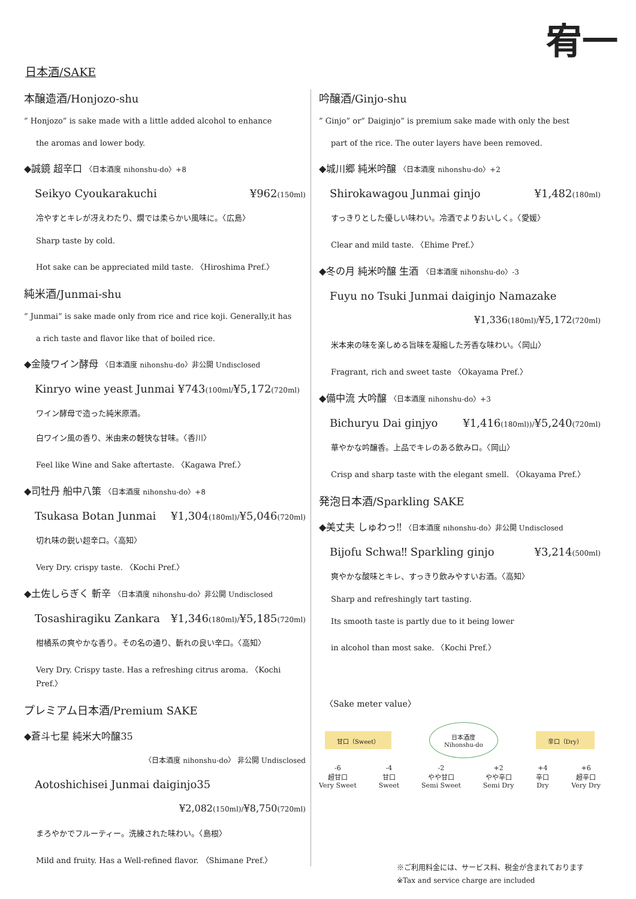宥一
日本酒/SAKE
本醸造酒/Honjozo-shu
” Honjozo” is sake made with a little added alcohol to enhance
the aromas and lower body.
◆誠鏡 超辛口 〈日本酒度 nihonshu-do〉+8
Seikyo Cyoukarakuchi ¥962(150ml)
冷やすとキレが冴えわたり、燗では柔らかい風味に。〈広島〉
Sharp taste by cold.
Hot sake can be appreciated mild taste. 〈Hiroshima Pref.〉
純米酒/Junmai-shu
” Junmai” is sake made only from rice and rice koji. Generally,it has
a rich taste and flavor like that of boiled rice.
◆金陵ワイン酵母 〈日本酒度 nihonshu-do〉非公開 Undisclosed
Kinryo wine yeast Junmai ¥743(100ml/¥5,172(720ml)
ワイン酵母で造った純米原酒。
白ワイン風の香り、米由来の軽快な甘味。〈香川〉
Feel like Wine and Sake aftertaste. 〈Kagawa Pref.〉
◆司牡丹 船中八策 〈日本酒度 nihonshu-do〉+8
Tsukasa Botan Junmai ¥1,304(180ml)/¥5,046(720ml)
切れ味の鋭い超辛口。〈高知〉
Very Dry. crispy taste. 〈Kochi Pref.〉
◆土佐しらぎく 斬辛 〈日本酒度 nihonshu-do〉非公開 Undisclosed
Tosashiragiku Zankara ¥1,346(180ml)/¥5,185(720ml)
柑橘系の爽やかな香り。その名の通り、斬れの良い辛口。〈高知〉
Very Dry. Crispy taste. Has a refreshing citrus aroma. 〈Kochi Pref.〉
プレミアム日本酒/Premium SAKE
◆蒼斗七星 純米大吟醸35
〈日本酒度 nihonshu-do〉 非公開 Undisclosed
Aotoshichisei Junmai daiginjo35
¥2,082(150ml)/¥8,750(720ml)
まろやかでフルーティー。洗練された味わい。〈島根〉
Mild and fruity. Has a Well-refined flavor. 〈Shimane Pref.〉
吟醸酒/Ginjo-shu
” Ginjo” or” Daiginjo” is premium sake made with only the best
part of the rice. The outer layers have been removed.
◆城川郷 純米吟醸 〈日本酒度 nihonshu-do〉+2
Shirokawagou Junmai ginjo ¥1,482(180ml)
すっきりとした優しい味わい。冷酒でよりおいしく。〈愛媛〉
Clear and mild taste. 〈Ehime Pref.〉
◆冬の月 純米吟醸 生酒 〈日本酒度 nihonshu-do〉-3
Fuyu no Tsuki Junmai daiginjo Namazake
¥1,336(180ml)/¥5,172(720ml)
米本来の味を楽しめる旨味を凝縮した芳香な味わい。〈岡山〉
Fragrant, rich and sweet taste 〈Okayama Pref.〉
◆備中流 大吟醸 〈日本酒度 nihonshu-do〉+3
Bichuryu Dai ginjyo ¥1,416(180ml))/¥5,240(720ml)
華やかな吟醸香。上品でキレのある飲みロ。〈岡山〉
Crisp and sharp taste with the elegant smell. 〈Okayama Pref.〉
発泡日本酒/Sparkling SAKE
◆美丈夫 しゅわっ‼ 〈日本酒度 nihonshu-do〉非公開 Undisclosed
Bijofu Schwa‼ Sparkling ginjo ¥3,214(500ml)
爽やかな酸味とキレ、すっきり飲みやすいお酒。〈高知〉
Sharp and refreshingly tart tasting.
Its smooth taste is partly due to it being lower
in alcohol than most sake. 〈Kochi Pref.〉
〈Sake meter value〉
甘口（Sweet） 日本酒度
Nihonshu-do 辛口（Dry）
-6
超甘口
Very Sweet -4
甘口
Sweet -2
やや甘口
Semi Sweet +2
やや辛口
Semi Dry +4
辛口
Dry +6
超辛口
Very Dry
※ご利用料金には、サービス料、税金が含まれております
※Tax and service charge are included